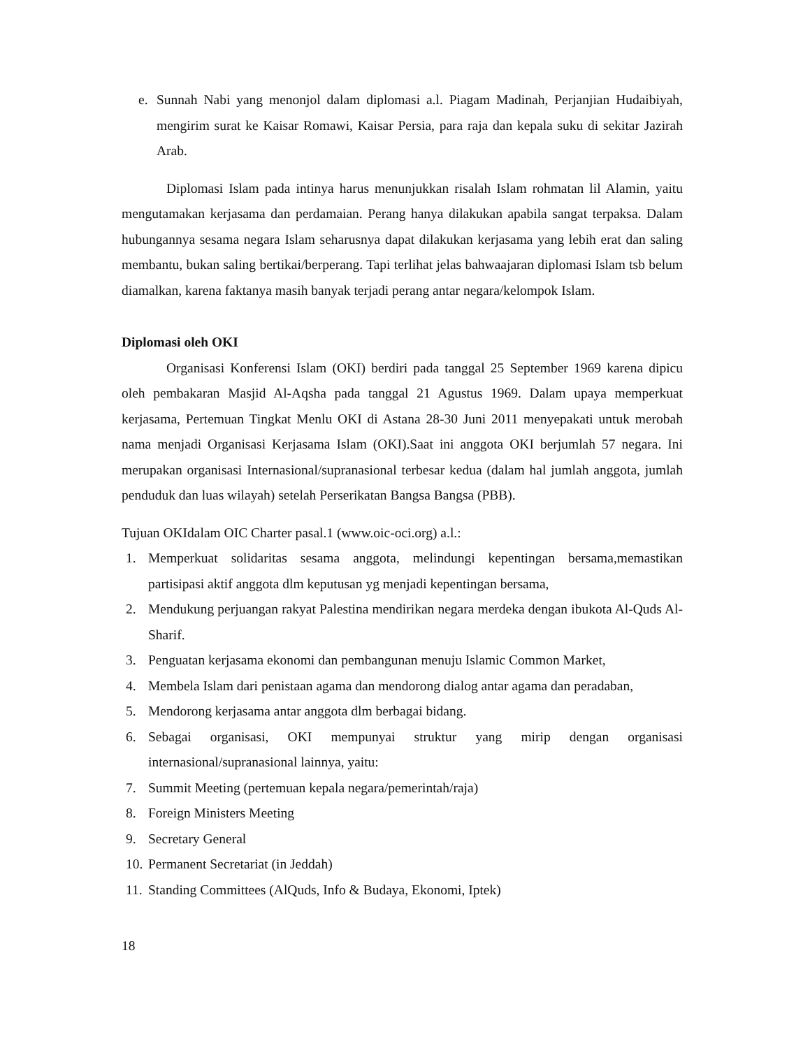e. Sunnah Nabi yang menonjol dalam diplomasi a.l. Piagam Madinah, Perjanjian Hudaibiyah, mengirim surat ke Kaisar Romawi, Kaisar Persia, para raja dan kepala suku di sekitar Jazirah Arab.
Diplomasi Islam pada intinya harus menunjukkan risalah Islam rohmatan lil Alamin, yaitu mengutamakan kerjasama dan perdamaian. Perang hanya dilakukan apabila sangat terpaksa. Dalam hubungannya sesama negara Islam seharusnya dapat dilakukan kerjasama yang lebih erat dan saling membantu, bukan saling bertikai/berperang. Tapi terlihat jelas bahwaajaran diplomasi Islam tsb belum diamalkan, karena faktanya masih banyak terjadi perang antar negara/kelompok Islam.
Diplomasi oleh OKI
Organisasi Konferensi Islam (OKI) berdiri pada tanggal 25 September 1969 karena dipicu oleh pembakaran Masjid Al-Aqsha pada tanggal 21 Agustus 1969. Dalam upaya memperkuat kerjasama, Pertemuan Tingkat Menlu OKI di Astana 28-30 Juni 2011 menyepakati untuk merobah nama menjadi Organisasi Kerjasama Islam (OKI).Saat ini anggota OKI berjumlah 57 negara. Ini merupakan organisasi Internasional/supranasional terbesar kedua (dalam hal jumlah anggota, jumlah penduduk dan luas wilayah) setelah Perserikatan Bangsa Bangsa (PBB).
Tujuan OKIdalam OIC Charter pasal.1 (www.oic-oci.org) a.l.:
1. Memperkuat solidaritas sesama anggota, melindungi kepentingan bersama,memastikan partisipasi aktif anggota dlm keputusan yg menjadi kepentingan bersama,
2. Mendukung perjuangan rakyat Palestina mendirikan negara merdeka dengan ibukota Al-Quds Al-Sharif.
3. Penguatan kerjasama ekonomi dan pembangunan menuju Islamic Common Market,
4. Membela Islam dari penistaan agama dan mendorong dialog antar agama dan peradaban,
5. Mendorong kerjasama antar anggota dlm berbagai bidang.
6. Sebagai organisasi, OKI mempunyai struktur yang mirip dengan organisasi internasional/supranasional lainnya, yaitu:
7. Summit Meeting (pertemuan kepala negara/pemerintah/raja)
8. Foreign Ministers Meeting
9. Secretary General
10. Permanent Secretariat (in Jeddah)
11. Standing Committees (AlQuds, Info & Budaya, Ekonomi, Iptek)
18